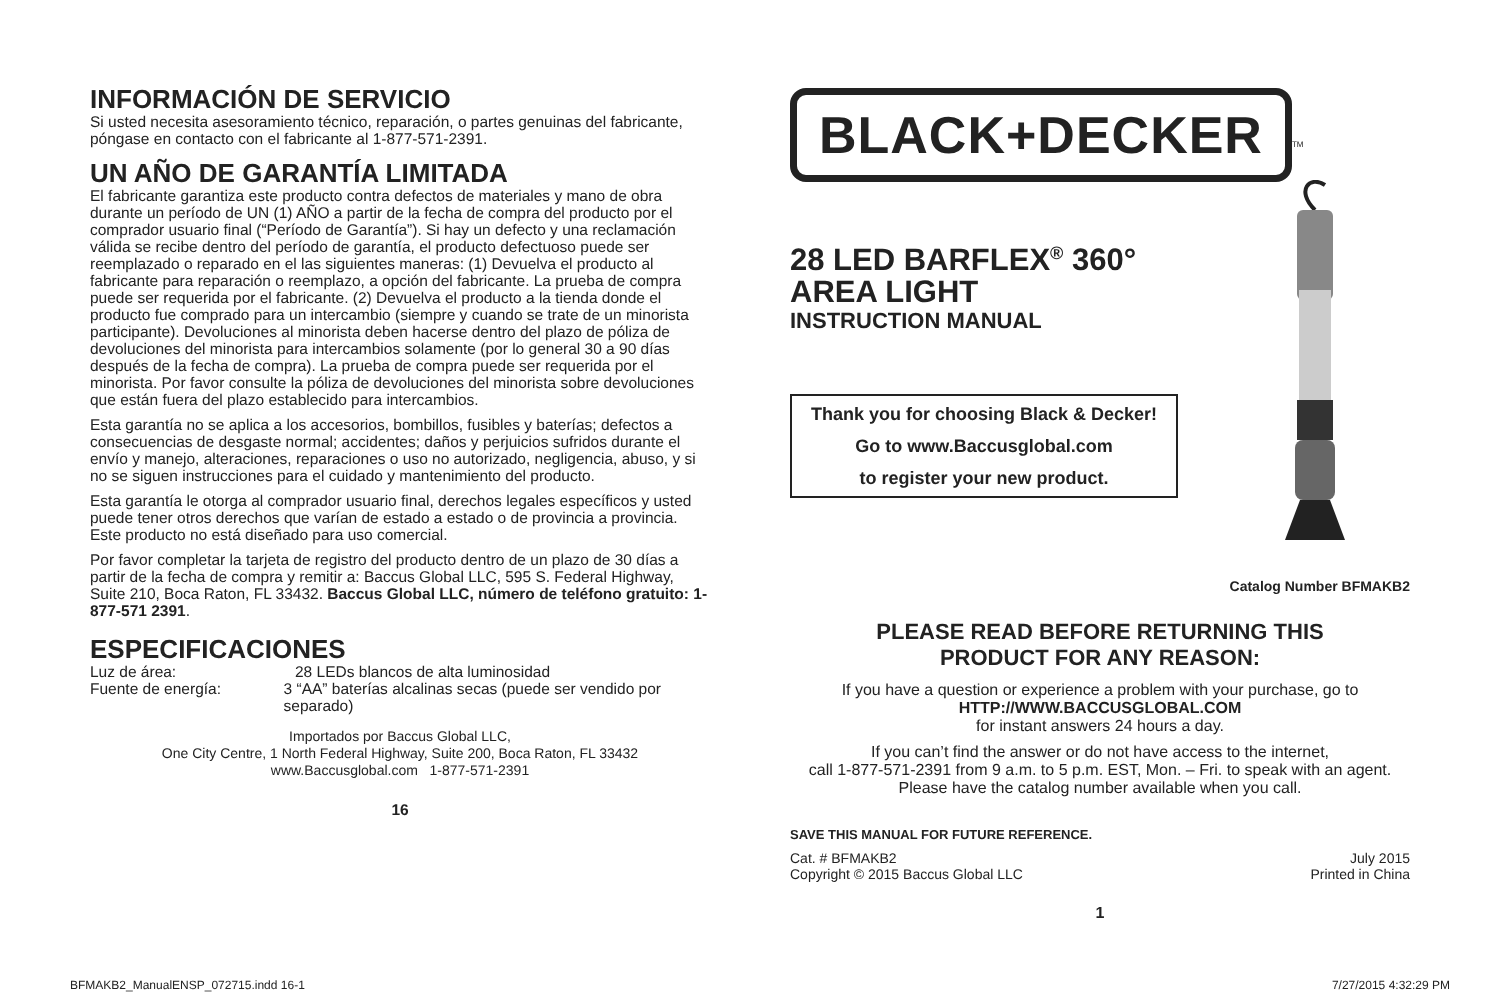INFORMACIÓN DE SERVICIO
Si usted necesita asesoramiento técnico, reparación, o partes genuinas del fabricante, póngase en contacto con el fabricante al 1-877-571-2391.
UN AÑO DE GARANTÍA LIMITADA
El fabricante garantiza este producto contra defectos de materiales y mano de obra durante un período de UN (1) AÑO a partir de la fecha de compra del producto por el comprador usuario final (“Período de Garantía”). Si hay un defecto y una reclamación válida se recibe dentro del período de garantía, el producto defectuoso puede ser reemplazado o reparado en el las siguientes maneras: (1) Devuelva el producto al fabricante para reparación o reemplazo, a opción del fabricante. La prueba de compra puede ser requerida por el fabricante. (2) Devuelva el producto a la tienda donde el producto fue comprado para un intercambio (siempre y cuando se trate de un minorista participante). Devoluciones al minorista deben hacerse dentro del plazo de póliza de devoluciones del minorista para intercambios solamente (por lo general 30 a 90 días después de la fecha de compra). La prueba de compra puede ser requerida por el minorista. Por favor consulte la póliza de devoluciones del minorista sobre devoluciones que están fuera del plazo establecido para intercambios.
Esta garantía no se aplica a los accesorios, bombillos, fusibles y baterías; defectos a consecuencias de desgaste normal; accidentes; daños y perjuicios sufridos durante el envío y manejo, alteraciones, reparaciones o uso no autorizado, negligencia, abuso, y si no se siguen instrucciones para el cuidado y mantenimiento del producto.
Esta garantía le otorga al comprador usuario final, derechos legales específicos y usted puede tener otros derechos que varían de estado a estado o de provincia a provincia. Este producto no está diseñado para uso comercial.
Por favor completar la tarjeta de registro del producto dentro de un plazo de 30 días a partir de la fecha de compra y remitir a: Baccus Global LLC, 595 S. Federal Highway, Suite 210, Boca Raton, FL 33432. Baccus Global LLC, número de teléfono gratuito: 1-877-571 2391.
ESPECIFICACIONES
Luz de área: 28 LEDs blancos de alta luminosidad
Fuente de energía: 3 “AA” baterías alcalinas secas (puede ser vendido por separado)
Importados por Baccus Global LLC,
One City Centre, 1 North Federal Highway, Suite 200, Boca Raton, FL 33432
www.Baccusglobal.com 1-877-571-2391
16
BLACK+DECKER
<sup>TM</sup>
28 LED BARFLEX<sup>®</sup> 360°
AREA LIGHT
INSTRUCTION MANUAL
Thank you for choosing Black & Decker!
Go to www.Baccusglobal.com
to register your new product.
Catalog Number BFMAKB2
PLEASE READ BEFORE RETURNING THIS
PRODUCT FOR ANY REASON:
If you have a question or experience a problem with your purchase, go to
HTTP://WWW.BACCUSGLOBAL.COM
for instant answers 24 hours a day.
If you can’t find the answer or do not have access to the internet,
call 1-877-571-2391 from 9 a.m. to 5 p.m. EST, Mon. – Fri. to speak with an agent.
Please have the catalog number available when you call.
SAVE THIS MANUAL FOR FUTURE REFERENCE.
Cat. # BFMAKB2
Copyright © 2015 Baccus Global LLC
July 2015
Printed in China
1
BFMAKB2_ManualENSP_072715.indd 16-1 7/27/2015 4:32:29 PM